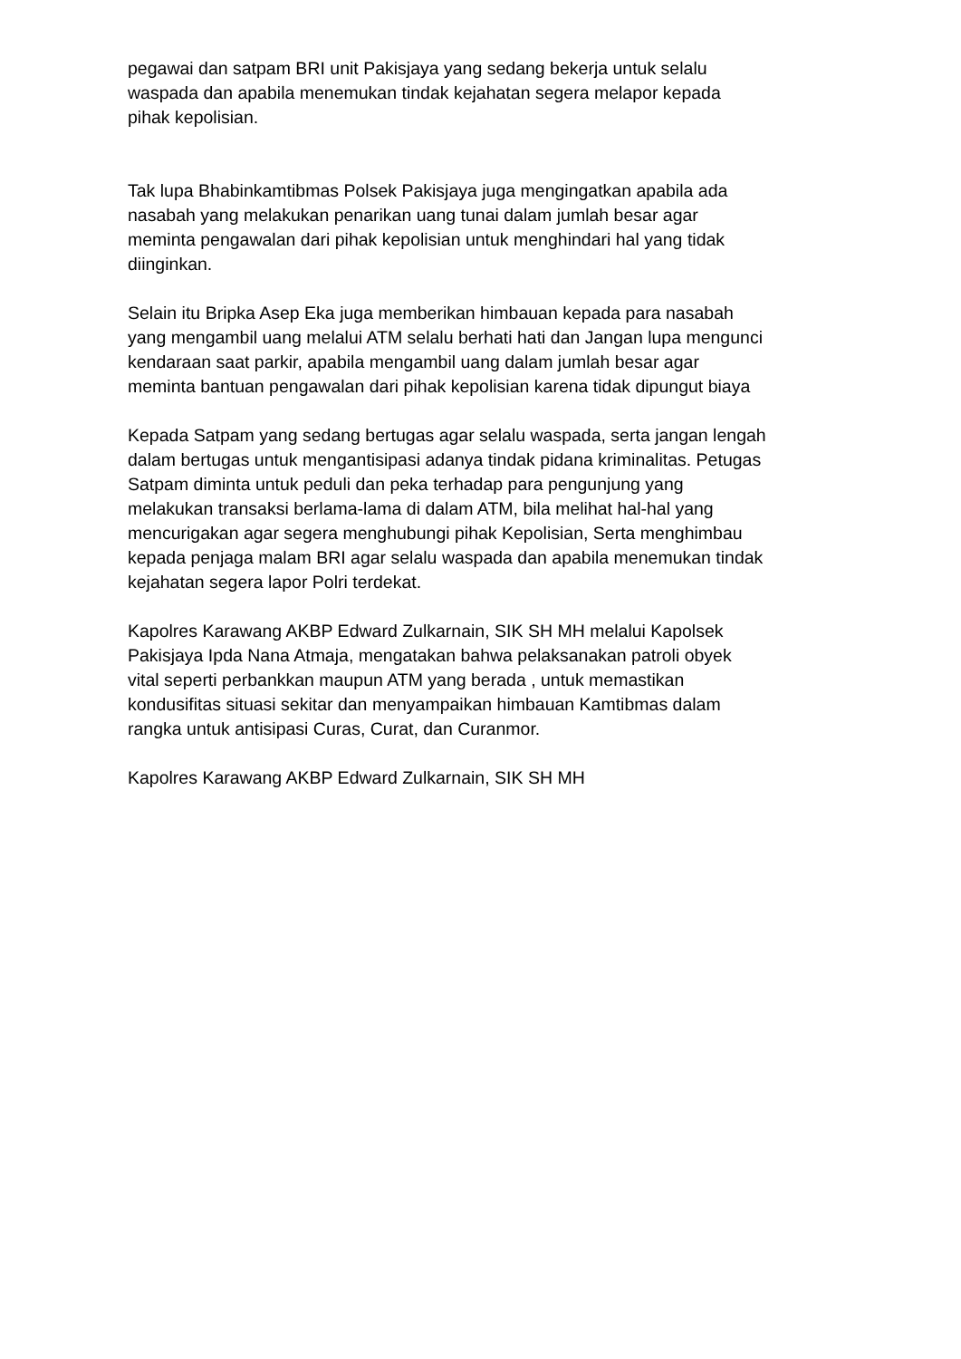pegawai dan satpam BRI unit Pakisjaya yang sedang bekerja untuk selalu
waspada dan apabila menemukan tindak kejahatan segera melapor kepada
pihak kepolisian.
Tak lupa Bhabinkamtibmas Polsek Pakisjaya juga mengingatkan apabila ada
nasabah yang melakukan penarikan uang tunai dalam jumlah besar agar
meminta pengawalan dari pihak kepolisian untuk menghindari hal yang tidak
diinginkan.
Selain itu Bripka Asep Eka juga memberikan himbauan kepada para nasabah
yang mengambil uang melalui ATM selalu berhati hati dan Jangan lupa mengunci
kendaraan saat parkir, apabila mengambil uang dalam jumlah besar agar
meminta bantuan pengawalan dari pihak kepolisian karena tidak dipungut biaya
Kepada Satpam yang sedang bertugas agar selalu waspada, serta jangan lengah
dalam bertugas untuk mengantisipasi adanya tindak pidana kriminalitas. Petugas
Satpam diminta untuk peduli dan peka terhadap para pengunjung yang
melakukan transaksi berlama-lama di dalam ATM, bila melihat hal-hal yang
mencurigakan agar segera menghubungi pihak Kepolisian, Serta menghimbau
kepada penjaga malam BRI agar selalu waspada dan apabila menemukan tindak
kejahatan segera lapor Polri terdekat.
Kapolres Karawang AKBP Edward Zulkarnain, SIK SH MH melalui Kapolsek
Pakisjaya Ipda Nana Atmaja, mengatakan bahwa pelaksanakan patroli obyek
vital seperti perbankkan maupun ATM yang berada , untuk memastikan
kondusifitas situasi sekitar dan menyampaikan himbauan Kamtibmas dalam
rangka untuk antisipasi Curas, Curat, dan Curanmor.
Kapolres Karawang AKBP Edward Zulkarnain, SIK SH MH